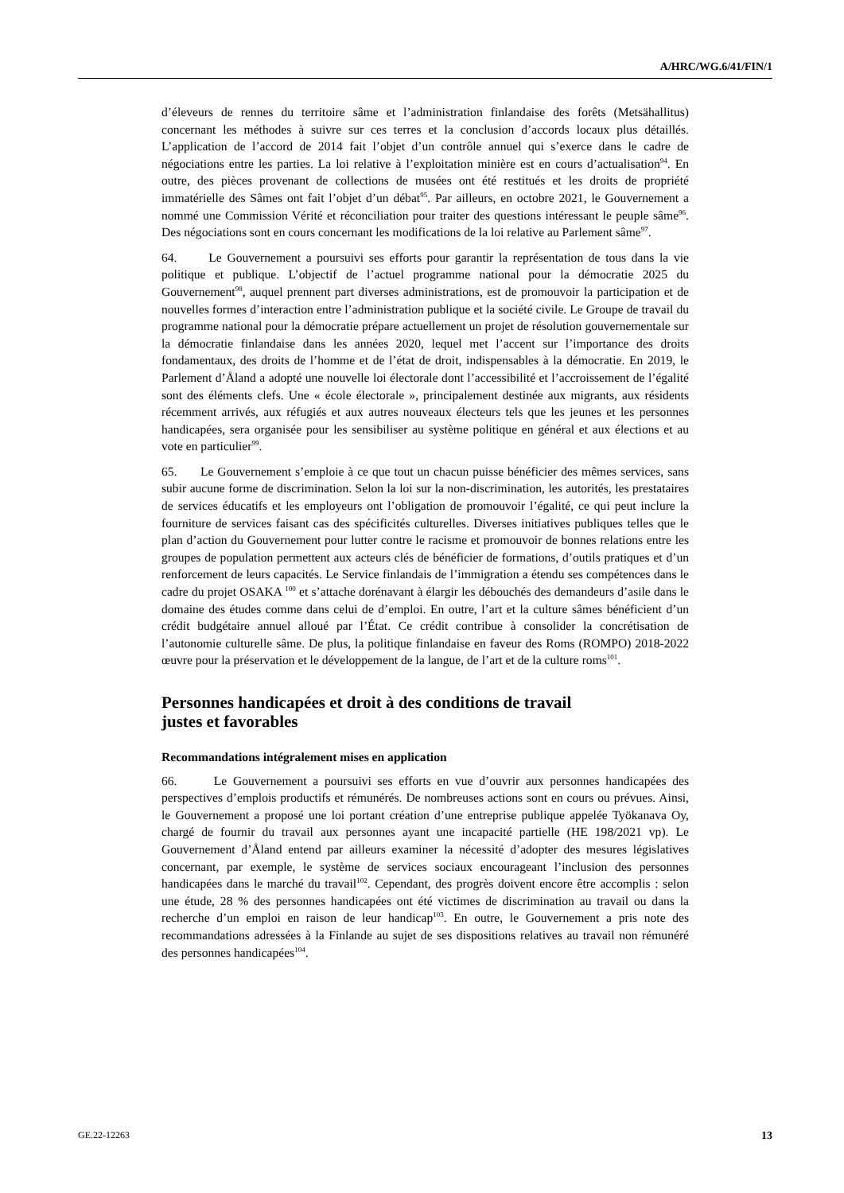A/HRC/WG.6/41/FIN/1
d’éleveurs de rennes du territoire sâme et l’administration finlandaise des forêts (Metsähallitus) concernant les méthodes à suivre sur ces terres et la conclusion d’accords locaux plus détaillés. L’application de l’accord de 2014 fait l’objet d’un contrôle annuel qui s’exerce dans le cadre de négociations entre les parties. La loi relative à l’exploitation minière est en cours d’actualisation<sup>94</sup>. En outre, des pièces provenant de collections de musées ont été restitués et les droits de propriété immatérielle des Sâmes ont fait l’objet d’un débat<sup>95</sup>. Par ailleurs, en octobre 2021, le Gouvernement a nommé une Commission Vérité et réconciliation pour traiter des questions intéressant le peuple sâme<sup>96</sup>. Des négociations sont en cours concernant les modifications de la loi relative au Parlement sâme<sup>97</sup>.
64. Le Gouvernement a poursuivi ses efforts pour garantir la représentation de tous dans la vie politique et publique. L’objectif de l’actuel programme national pour la démocratie 2025 du Gouvernement<sup>98</sup>, auquel prennent part diverses administrations, est de promouvoir la participation et de nouvelles formes d’interaction entre l’administration publique et la société civile. Le Groupe de travail du programme national pour la démocratie prépare actuellement un projet de résolution gouvernementale sur la démocratie finlandaise dans les années 2020, lequel met l’accent sur l’importance des droits fondamentaux, des droits de l’homme et de l’état de droit, indispensables à la démocratie. En 2019, le Parlement d’Åland a adopté une nouvelle loi électorale dont l’accessibilité et l’accroissement de l’égalité sont des éléments clefs. Une « école électorale », principalement destinée aux migrants, aux résidents récemment arrivés, aux réfugiés et aux autres nouveaux électeurs tels que les jeunes et les personnes handicapées, sera organisée pour les sensibiliser au système politique en général et aux élections et au vote en particulier<sup>99</sup>.
65. Le Gouvernement s’emploie à ce que tout un chacun puisse bénéficier des mêmes services, sans subir aucune forme de discrimination. Selon la loi sur la non-discrimination, les autorités, les prestataires de services éducatifs et les employeurs ont l’obligation de promouvoir l’égalité, ce qui peut inclure la fourniture de services faisant cas des spécificités culturelles. Diverses initiatives publiques telles que le plan d’action du Gouvernement pour lutter contre le racisme et promouvoir de bonnes relations entre les groupes de population permettent aux acteurs clés de bénéficier de formations, d’outils pratiques et d’un renforcement de leurs capacités. Le Service finlandais de l’immigration a étendu ses compétences dans le cadre du projet OSAKA <sup>100</sup> et s’attache dorénavant à élargir les débouchés des demandeurs d’asile dans le domaine des études comme dans celui de d’emploi. En outre, l’art et la culture sâmes bénéficient d’un crédit budgétaire annuel alloué par l’État. Ce crédit contribue à consolider la concrétisation de l’autonomie culturelle sâme. De plus, la politique finlandaise en faveur des Roms (ROMPO) 2018-2022 œuvre pour la préservation et le développement de la langue, de l’art et de la culture roms<sup>101</sup>.
Personnes handicapées et droit à des conditions de travail
justes et favorables
Recommandations intégralement mises en application
66. Le Gouvernement a poursuivi ses efforts en vue d’ouvrir aux personnes handicapées des perspectives d’emplois productifs et rémunérés. De nombreuses actions sont en cours ou prévues. Ainsi, le Gouvernement a proposé une loi portant création d’une entreprise publique appelée Työkanava Oy, chargé de fournir du travail aux personnes ayant une incapacité partielle (HE 198/2021 vp). Le Gouvernement d’Åland entend par ailleurs examiner la nécessité d’adopter des mesures législatives concernant, par exemple, le système de services sociaux encourageant l’inclusion des personnes handicapées dans le marché du travail<sup>102</sup>. Cependant, des progrès doivent encore être accomplis : selon une étude, 28 % des personnes handicapées ont été victimes de discrimination au travail ou dans la recherche d’un emploi en raison de leur handicap<sup>103</sup>. En outre, le Gouvernement a pris note des recommandations adressées à la Finlande au sujet de ses dispositions relatives au travail non rémunéré des personnes handicapées<sup>104</sup>.
GE.22-12263 13